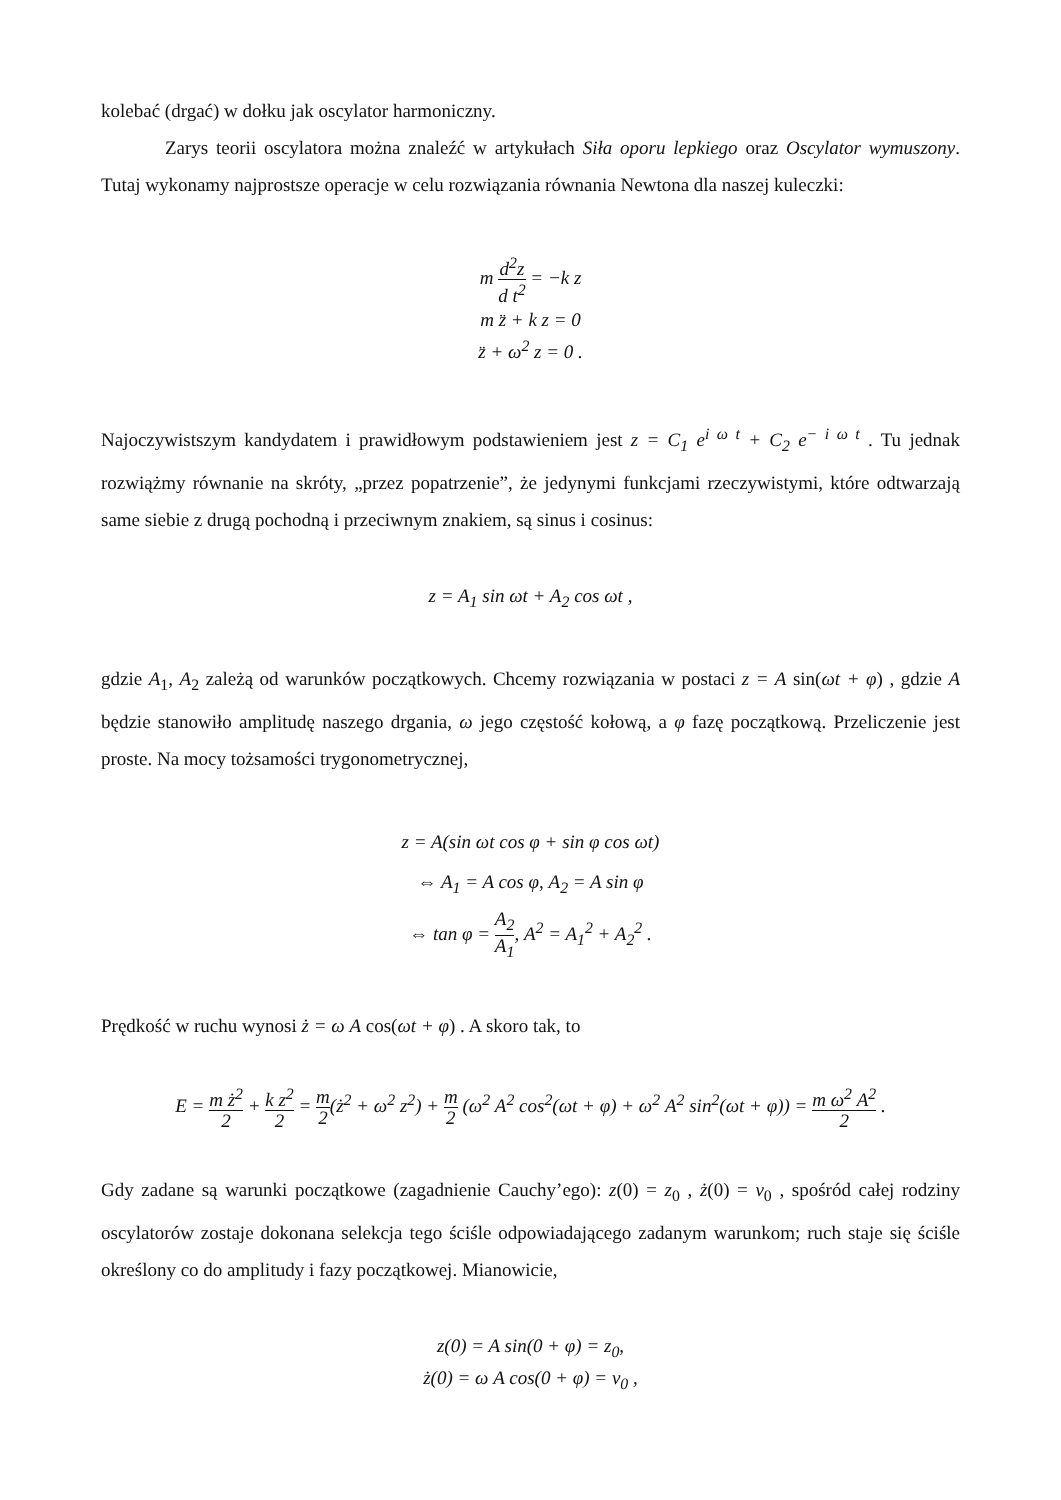kolebać (drgać) w dołku jak oscylator harmoniczny.
Zarys teorii oscylatora można znaleźć w artykułach Siła oporu lepkiego oraz Oscylator wymuszony. Tutaj wykonamy najprostsze operacje w celu rozwiązania równania Newtona dla naszej kuleczki:
m d<sup>2</sup>z d t<sup>2</sup> = −k z
m z̈ + k z = 0
z̈ + ω<sup>2</sup> z = 0 .
Najoczywistszym kandydatem i prawidłowym podstawieniem jest z = C<sub>1</sub> e<sup>i ω t</sup> + C<sub>2</sub> e<sup>− i ω t</sup> . Tu jednak rozwiążmy równanie na skróty, „przez popatrzenie”, że jedynymi funkcjami rzeczywistymi, które odtwarzają same siebie z drugą pochodną i przeciwnym znakiem, są sinus i cosinus:
z = A<sub>1</sub> sin ωt + A<sub>2</sub> cos ωt ,
gdzie A<sub>1</sub>, A<sub>2</sub> zależą od warunków początkowych. Chcemy rozwiązania w postaci z = A sin(ωt + φ) , gdzie A będzie stanowiło amplitudę naszego drgania, ω jego częstość kołową, a φ fazę początkową. Przeliczenie jest proste. Na mocy tożsamości trygonometrycznej,
z = A(sin ωt cos φ + sin φ cos ωt)
⇔ A<sub>1</sub> = A cos φ, A<sub>2</sub> = A sin φ
⇔ tan φ = A<sub>2</sub> A<sub>1</sub>, A<sup>2</sup> = A<sub>1</sub><sup>2</sup> + A<sub>2</sub><sup>2</sup> .
Prędkość w ruchu wynosi ż = ω A cos(ωt + φ) . A skoro tak, to
E = m ż<sup>2</sup> 2 + k z<sup>2</sup> 2 = m 2(ż<sup>2</sup> + ω<sup>2</sup> z<sup>2</sup>) + m 2 (ω<sup>2</sup> A<sup>2</sup> cos<sup>2</sup>(ωt + φ) + ω<sup>2</sup> A<sup>2</sup> sin<sup>2</sup>(ωt + φ)) = m ω<sup>2</sup> A<sup>2</sup> 2 .
Gdy zadane są warunki początkowe (zagadnienie Cauchy’ego): z(0) = z<sub>0</sub> , ż(0) = v<sub>0</sub> , spośród całej rodziny oscylatorów zostaje dokonana selekcja tego ściśle odpowiadającego zadanym warunkom; ruch staje się ściśle określony co do amplitudy i fazy początkowej. Mianowicie,
z(0) = A sin(0 + φ) = z<sub>0</sub>,
ż(0) = ω A cos(0 + φ) = v<sub>0</sub> ,